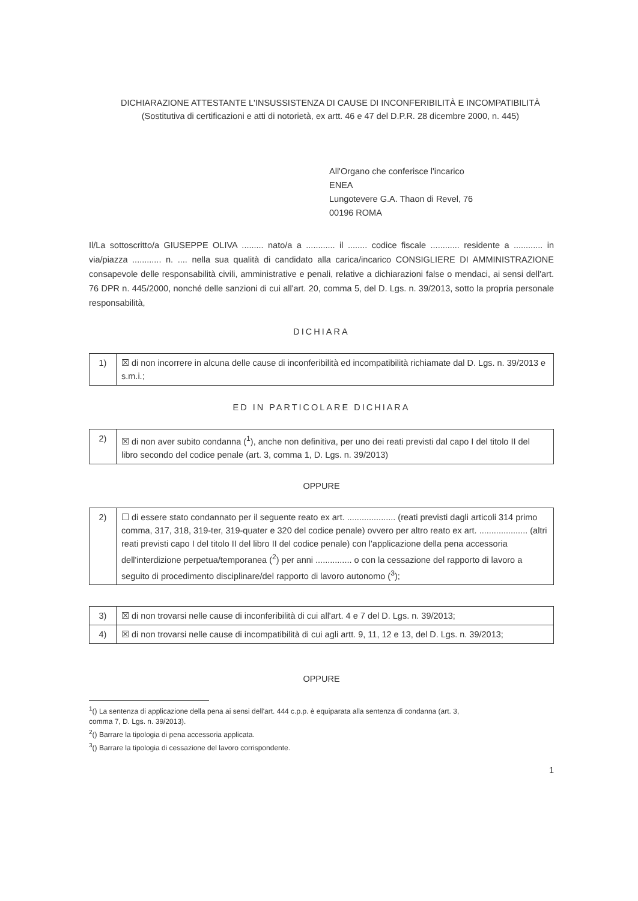DICHIARAZIONE ATTESTANTE L'INSUSSISTENZA DI CAUSE DI INCONFERIBILITÀ E INCOMPATIBILITÀ
(Sostitutiva di certificazioni e atti di notorietà, ex artt. 46 e 47 del D.P.R. 28 dicembre 2000, n. 445)
All'Organo che conferisce l'incarico
ENEA
Lungotevere G.A. Thaon di Revel, 76
00196 ROMA
Il/La sottoscritto/a GIUSEPPE OLIVA ......... nato/a a ............ il ........ codice fiscale ............ residente a ............ in via/piazza ............ n. .... nella sua qualità di candidato alla carica/incarico CONSIGLIERE DI AMMINISTRAZIONE consapevole delle responsabilità civili, amministrative e penali, relative a dichiarazioni false o mendaci, ai sensi dell'art. 76 DPR n. 445/2000, nonché delle sanzioni di cui all'art. 20, comma 5, del D. Lgs. n. 39/2013, sotto la propria personale responsabilità,
DICHIARA
| 1) | ☒ di non incorrere in alcuna delle cause di inconferibilità ed incompatibilità richiamate dal D. Lgs. n. 39/2013 e s.m.i.; |
ED IN PARTICOLARE DICHIARA
| 2) | ☒ di non aver subito condanna (<sup>1</sup>), anche non definitiva, per uno dei reati previsti dal capo I del titolo II del libro secondo del codice penale (art. 3, comma 1, D. Lgs. n. 39/2013) |
OPPURE
| 2) | ☐ di essere stato condannato per il seguente reato ex art. .................... (reati previsti dagli articoli 314 primo comma, 317, 318, 319-ter, 319-quater e 320 del codice penale) ovvero per altro reato ex art. .................... (altri reati previsti capo I del titolo II del libro II del codice penale) con l'applicazione della pena accessoria dell'interdizione perpetua/temporanea (<sup>2</sup>) per anni ............... o con la cessazione del rapporto di lavoro a seguito di procedimento disciplinare/del rapporto di lavoro autonomo (<sup>3</sup>); |
| 3) | ☒ di non trovarsi nelle cause di inconferibilità di cui all'art. 4 e 7 del D. Lgs. n. 39/2013; |
| 4) | ☒ di non trovarsi nelle cause di incompatibilità di cui agli artt. 9, 11, 12 e 13, del D. Lgs. n. 39/2013; |
OPPURE
<sup>1</sup> () La sentenza di applicazione della pena ai sensi dell'art. 444 c.p.p. è equiparata alla sentenza di condanna (art. 3,
comma 7, D. Lgs. n. 39/2013).
<sup>2</sup> () Barrare la tipologia di pena accessoria applicata.
<sup>3</sup> () Barrare la tipologia di cessazione del lavoro corrispondente.
1